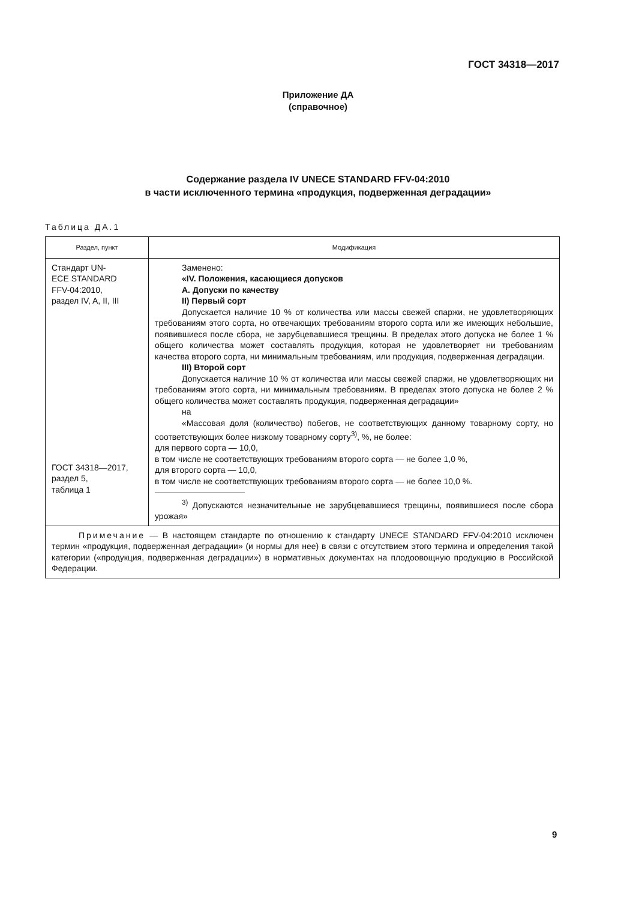ГОСТ 34318—2017
Приложение ДА
(справочное)
Содержание раздела IV UNECE STANDARD FFV-04:2010
в части исключенного термина «продукция, подверженная деградации»
Таблица ДА.1
| Раздел, пункт | Модификация |
| --- | --- |
| Стандарт UN- ECE STANDARD FFV-04:2010, раздел IV, A, II, III ГОСТ 34318—2017, раздел 5, таблица 1 | Заменено: «IV. Положения, касающиеся допусков A. Допуски по качеству II) Первый сорт Допускается наличие 10 % от количества или массы свежей спаржи, не удовлетворяющих требованиям этого сорта, но отвечающих требованиям второго сорта или же имеющих небольшие, появившиеся после сбора, не зарубцевавшиеся трещины. В пределах этого допуска не более 1 % общего количества может составлять продукция, которая не удовлетворяет ни требованиям качества второго сорта, ни минимальным требованиям, или продукция, подверженная деградации. III) Второй сорт Допускается наличие 10 % от количества или массы свежей спаржи, не удовлетворяющих ни требованиям этого сорта, ни минимальным требованиям. В пределах этого допуска не более 2 % общего количества может составлять продукция, подверженная деградации» на «Массовая доля (количество) побегов, не соответствующих данному товарному сорту, но соответствующих более низкому товарному сорту<sup>3)</sup>, %, не более: для первого сорта — 10,0, в том числе не соответствующих требованиям второго сорта — не более 1,0 %, для второго сорта — 10,0, в том числе не соответствующих требованиям второго сорта — не более 10,0 %. <sup>3)</sup> Допускаются незначительные не зарубцевавшиеся трещины, появившиеся после сбора урожая» |
| Примечание — В настоящем стандарте по отношению к стандарту UNECE STANDARD FFV-04:2010 исключен термин «продукция, подверженная деградации» (и нормы для нее) в связи с отсутствием этого термина и определения такой категории («продукция, подверженная деградации») в нормативных документах на плодоовощную продукцию в Российской Федерации. | |
9